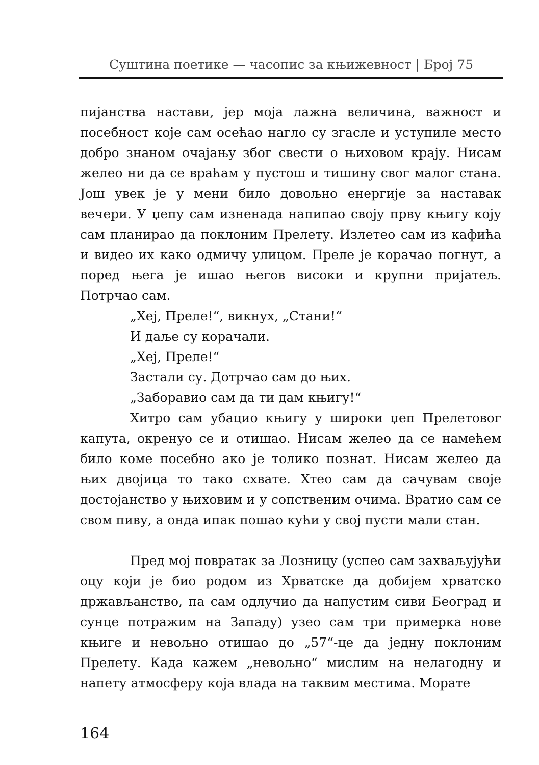Суштина поетике — часопис за књижевност | Број 75
пијанства настави, јер моја лажна величина, важност и посебност које сам осећао нагло су згасле и уступиле место добро знаном очајању због свести о њиховом крају. Нисам желео ни да се враћам у пустош и тишину свог малог стана. Још увек је у мени било довољно енергије за наставак вечери. У џепу сам изненада напипао своју прву књигу коју сам планирао да поклоним Прелету. Излетео сам из кафића и видео их како одмичу улицом. Преле је корачао погнут, а поред њега је ишао његов високи и крупни пријатељ. Потрчао сам.
„Хеј, Преле!“, викнух, „Стани!“
И даље су корачали.
„Хеј, Преле!“
Застали су. Дотрчао сам до њих.
„Заборавио сам да ти дам књигу!“
Хитро сам убацио књигу у широки џеп Прелетовог капута, окренуо се и отишао. Нисам желео да се намећем било коме посебно ако је толико познат. Нисам желео да њих двојица то тако схвате. Хтео сам да сачувам своје достојанство у њиховим и у сопственим очима. Вратио сам се свом пиву, а онда ипак пошао кући у свој пусти мали стан.
Пред мој повратак за Лозницу (успео сам захваљујући оцу који је био родом из Хрватске да добијем хрватско држављанство, па сам одлучио да напустим сиви Београд и сунце потражим на Западу) узео сам три примерка нове књиге и невољно отишао до „57“-це да једну поклоним Прелету. Када кажем „невољно“ мислим на нелагодну и напету атмосферу која влада на таквим местима. Морате
164